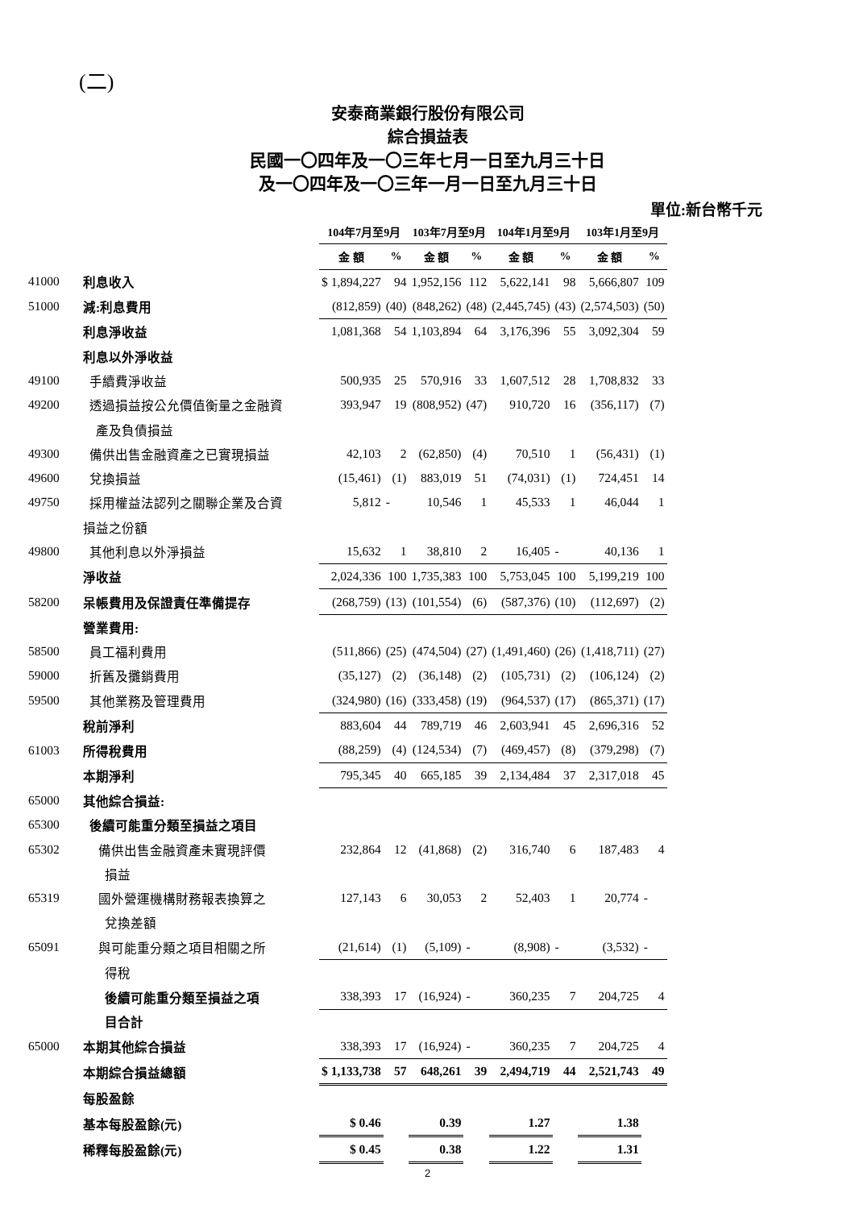(二)
安泰商業銀行股份有限公司
綜合損益表
民國一〇四年及一〇三年七月一日至九月三十日
及一〇四年及一〇三年一月一日至九月三十日
單位:新台幣千元
| | | 104年7月至9月 | | 103年7月至9月 | | 104年1月至9月 | | 103年1月至9月 | |
| | | 金 額 | % | 金 額 | % | 金 額 | % | 金 額 | % |
| 41000 | 利息收入 | $ 1,894,227 | 94 | 1,952,156 | 112 | 5,622,141 | 98 | 5,666,807 | 109 |
| 51000 | 減:利息費用 | (812,859) | (40) | (848,262) | (48) | (2,445,745) | (43) | (2,574,503) | (50) |
| | 利息淨收益 | 1,081,368 | 54 | 1,103,894 | 64 | 3,176,396 | 55 | 3,092,304 | 59 |
| | 利息以外淨收益 | | | | | | | | |
| 49100 | 手續費淨收益 | 500,935 | 25 | 570,916 | 33 | 1,607,512 | 28 | 1,708,832 | 33 |
| 49200 | 透過損益按公允價值衡量之金融資 | 393,947 | 19 | (808,952) | (47) | 910,720 | 16 | (356,117) | (7) |
| | 產及負債損益 | | | | | | | | |
| 49300 | 備供出售金融資產之已實現損益 | 42,103 | 2 | (62,850) | (4) | 70,510 | 1 | (56,431) | (1) |
| 49600 | 兌換損益 | (15,461) | (1) | 883,019 | 51 | (74,031) | (1) | 724,451 | 14 |
| 49750 | 採用權益法認列之關聯企業及合資 | 5,812 | - | 10,546 | 1 | 45,533 | 1 | 46,044 | 1 |
| | 損益之份額 | | | | | | | | |
| 49800 | 其他利息以外淨損益 | 15,632 | 1 | 38,810 | 2 | 16,405 | - | 40,136 | 1 |
| | 淨收益 | 2,024,336 | 100 | 1,735,383 | 100 | 5,753,045 | 100 | 5,199,219 | 100 |
| 58200 | 呆帳費用及保證責任準備提存 | (268,759) | (13) | (101,554) | (6) | (587,376) | (10) | (112,697) | (2) |
| | 營業費用: | | | | | | | | |
| 58500 | 員工福利費用 | (511,866) | (25) | (474,504) | (27) | (1,491,460) | (26) | (1,418,711) | (27) |
| 59000 | 折舊及攤銷費用 | (35,127) | (2) | (36,148) | (2) | (105,731) | (2) | (106,124) | (2) |
| 59500 | 其他業務及管理費用 | (324,980) | (16) | (333,458) | (19) | (964,537) | (17) | (865,371) | (17) |
| | 稅前淨利 | 883,604 | 44 | 789,719 | 46 | 2,603,941 | 45 | 2,696,316 | 52 |
| 61003 | 所得稅費用 | (88,259) | (4) | (124,534) | (7) | (469,457) | (8) | (379,298) | (7) |
| | 本期淨利 | 795,345 | 40 | 665,185 | 39 | 2,134,484 | 37 | 2,317,018 | 45 |
| 65000 | 其他綜合損益: | | | | | | | | |
| 65300 | 後續可能重分類至損益之項目 | | | | | | | | |
| 65302 | 備供出售金融資產未實現評價 | 232,864 | 12 | (41,868) | (2) | 316,740 | 6 | 187,483 | 4 |
| | 損益 | | | | | | | | |
| 65319 | 國外營運機構財務報表換算之 | 127,143 | 6 | 30,053 | 2 | 52,403 | 1 | 20,774 | - |
| | 兌換差額 | | | | | | | | |
| 65091 | 與可能重分類之項目相關之所 | (21,614) | (1) | (5,109) | - | (8,908) | - | (3,532) | - |
| | 得稅 | | | | | | | | |
| | 後續可能重分類至損益之項 | 338,393 | 17 | (16,924) | - | 360,235 | 7 | 204,725 | 4 |
| | 目合計 | | | | | | | | |
| 65000 | 本期其他綜合損益 | 338,393 | 17 | (16,924) | - | 360,235 | 7 | 204,725 | 4 |
| | 本期綜合損益總額 | $ 1,133,738 | 57 | 648,261 | 39 | 2,494,719 | 44 | 2,521,743 | 49 |
| | 每股盈餘 | | | | | | | | |
| | 基本每股盈餘(元) | $ 0.46 | | 0.39 | | 1.27 | | 1.38 | |
| | 稀釋每股盈餘(元) | $ 0.45 | | 0.38 | | 1.22 | | 1.31 | |
2